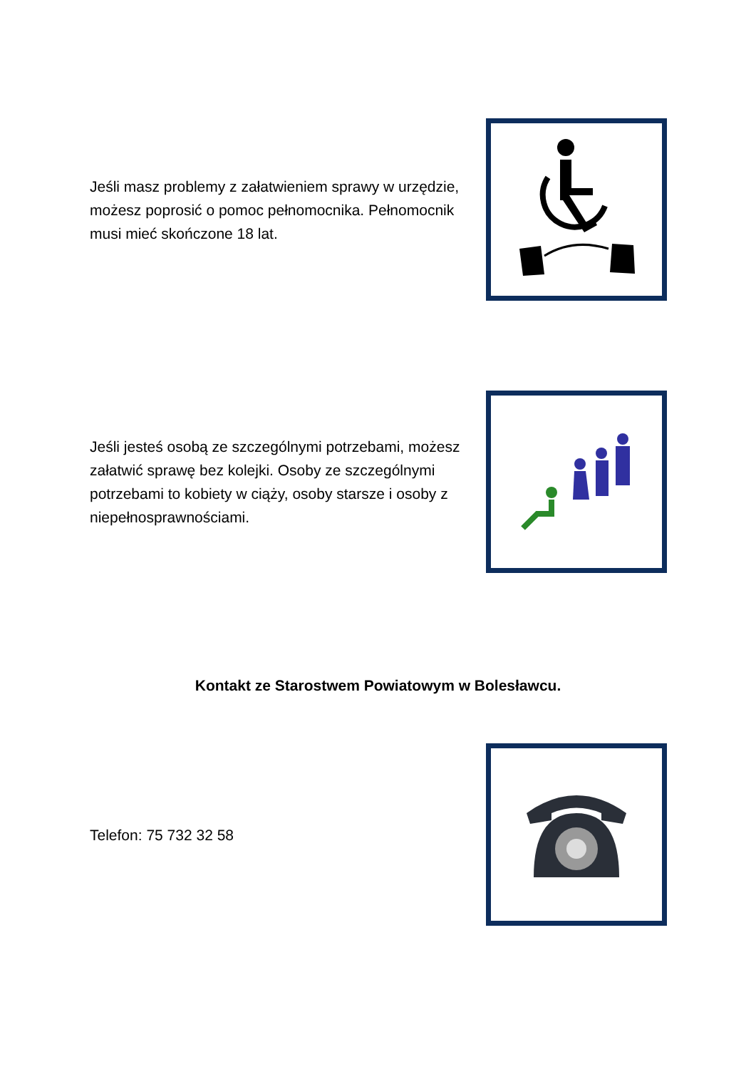Jeśli masz problemy z załatwieniem sprawy w urzędzie, możesz poprosić o pomoc pełnomocnika. Pełnomocnik musi mieć skończone 18 lat.
Jeśli jesteś osobą ze szczególnymi potrzebami, możesz załatwić sprawę bez kolejki. Osoby ze szczególnymi potrzebami to kobiety w ciąży, osoby starsze i osoby z niepełnosprawnościami.
Kontakt ze Starostwem Powiatowym w Bolesławcu.
Telefon: 75 732 32 58